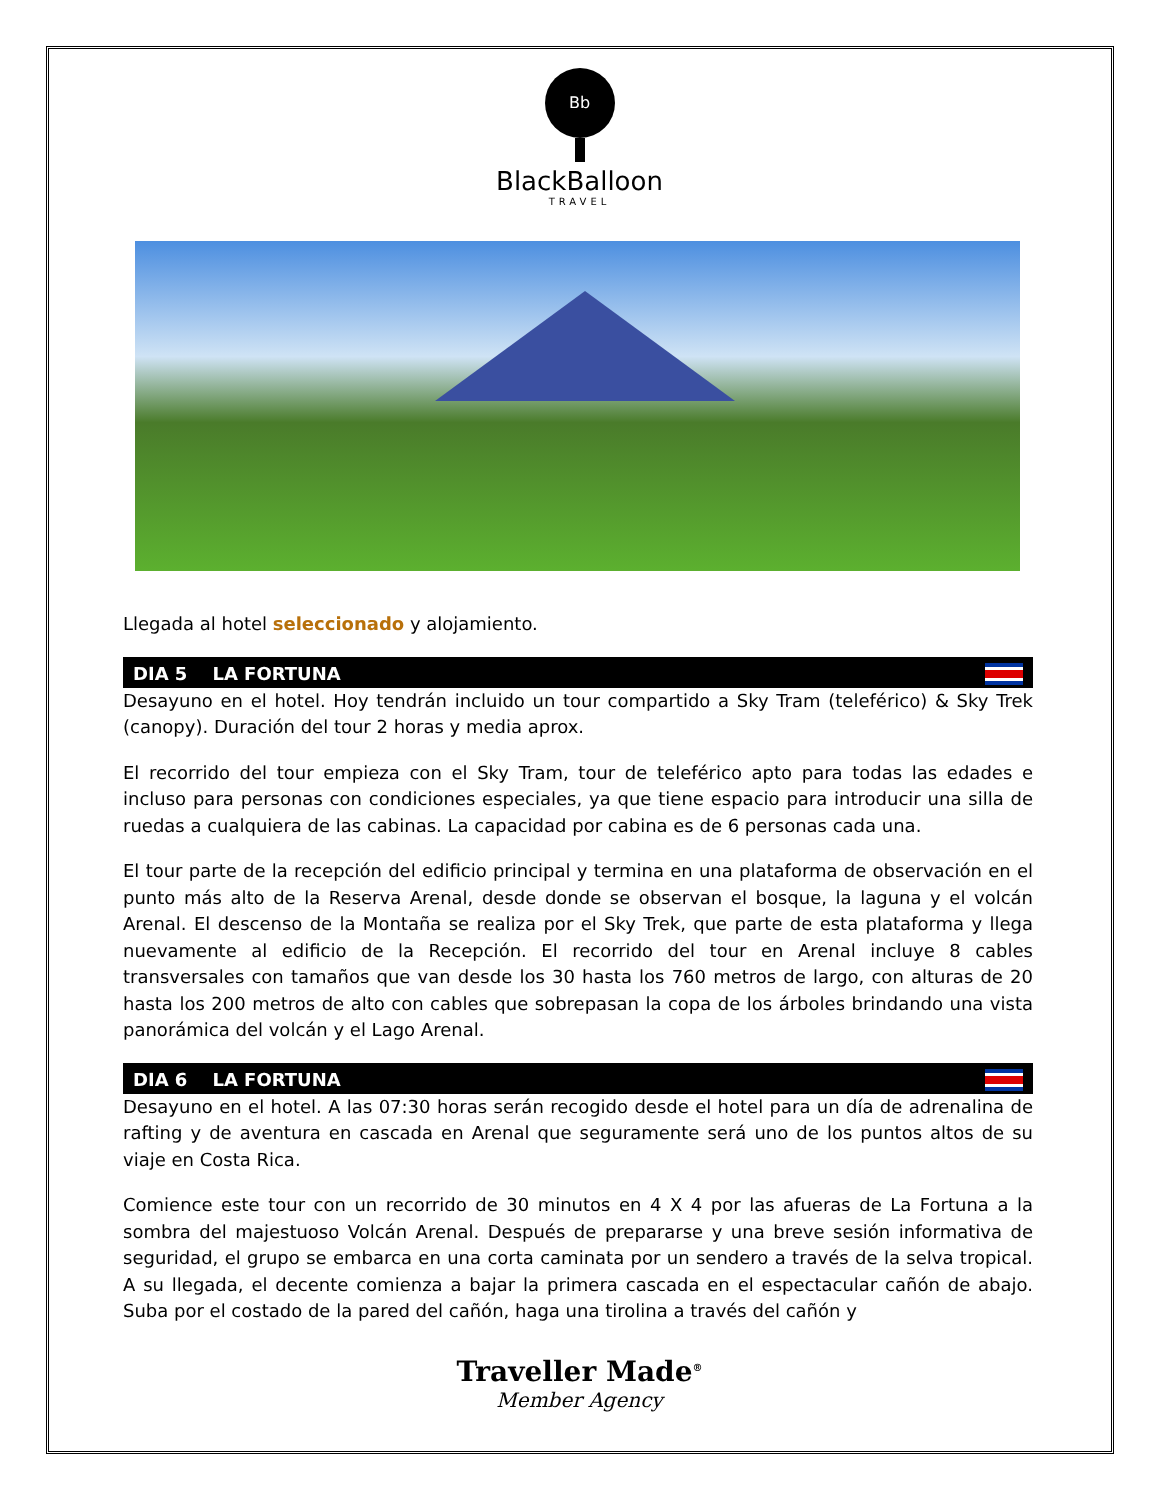Bb
BlackBalloon
TRAVEL
Llegada al hotel seleccionado y alojamiento.
DIA 5 LA FORTUNA
Desayuno en el hotel. Hoy tendrán incluido un tour compartido a Sky Tram (teleférico) & Sky Trek (canopy). Duración del tour 2 horas y media aprox.
El recorrido del tour empieza con el Sky Tram, tour de teleférico apto para todas las edades e incluso para personas con condiciones especiales, ya que tiene espacio para introducir una silla de ruedas a cualquiera de las cabinas. La capacidad por cabina es de 6 personas cada una.
El tour parte de la recepción del edificio principal y termina en una plataforma de observación en el punto más alto de la Reserva Arenal, desde donde se observan el bosque, la laguna y el volcán Arenal. El descenso de la Montaña se realiza por el Sky Trek, que parte de esta plataforma y llega nuevamente al edificio de la Recepción. El recorrido del tour en Arenal incluye 8 cables transversales con tamaños que van desde los 30 hasta los 760 metros de largo, con alturas de 20 hasta los 200 metros de alto con cables que sobrepasan la copa de los árboles brindando una vista panorámica del volcán y el Lago Arenal.
DIA 6 LA FORTUNA
Desayuno en el hotel. A las 07:30 horas serán recogido desde el hotel para un día de adrenalina de rafting y de aventura en cascada en Arenal que seguramente será uno de los puntos altos de su viaje en Costa Rica.
Comience este tour con un recorrido de 30 minutos en 4 X 4 por las afueras de La Fortuna a la sombra del majestuoso Volcán Arenal. Después de prepararse y una breve sesión informativa de seguridad, el grupo se embarca en una corta caminata por un sendero a través de la selva tropical. A su llegada, el decente comienza a bajar la primera cascada en el espectacular cañón de abajo. Suba por el costado de la pared del cañón, haga una tirolina a través del cañón y
Traveller Made<sup>®</sup>
Member Agency